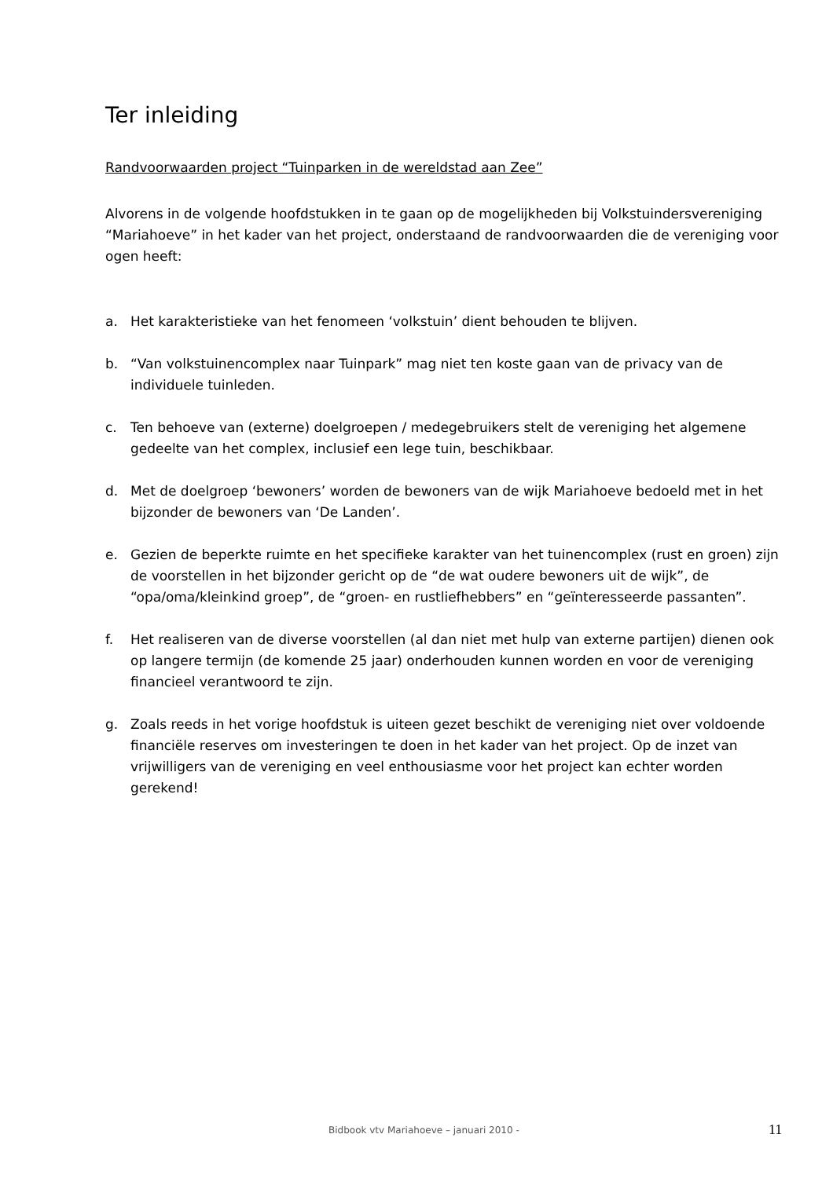Ter inleiding
Randvoorwaarden project “Tuinparken in de wereldstad aan Zee”
Alvorens in de volgende hoofdstukken in te gaan op de mogelijkheden bij Volkstuindersvereniging “Mariahoeve” in het kader van het project, onderstaand de randvoorwaarden die de vereniging voor ogen heeft:
a. Het karakteristieke van het fenomeen ‘volkstuin’ dient behouden te blijven.
b. “Van volkstuinencomplex naar Tuinpark” mag niet ten koste gaan van de privacy van de individuele tuinleden.
c. Ten behoeve van (externe) doelgroepen / medegebruikers stelt de vereniging het algemene gedeelte van het complex, inclusief een lege tuin, beschikbaar.
d. Met de doelgroep ‘bewoners’ worden de bewoners van de wijk Mariahoeve bedoeld met in het bijzonder de bewoners van ‘De Landen’.
e. Gezien de beperkte ruimte en het specifieke karakter van het tuinencomplex (rust en groen) zijn de voorstellen in het bijzonder gericht op de “de wat oudere bewoners uit de wijk”, de “opa/oma/kleinkind groep”, de “groen- en rustliefhebbers” en “geïnteresseerde passanten”.
f. Het realiseren van de diverse voorstellen (al dan niet met hulp van externe partijen) dienen ook op langere termijn (de komende 25 jaar) onderhouden kunnen worden en voor de vereniging financieel verantwoord te zijn.
g. Zoals reeds in het vorige hoofdstuk is uiteen gezet beschikt de vereniging niet over voldoende financiële reserves om investeringen te doen in het kader van het project. Op de inzet van vrijwilligers van de vereniging en veel enthousiasme voor het project kan echter worden gerekend!
Bidbook vtv Mariahoeve – januari 2010 - 11